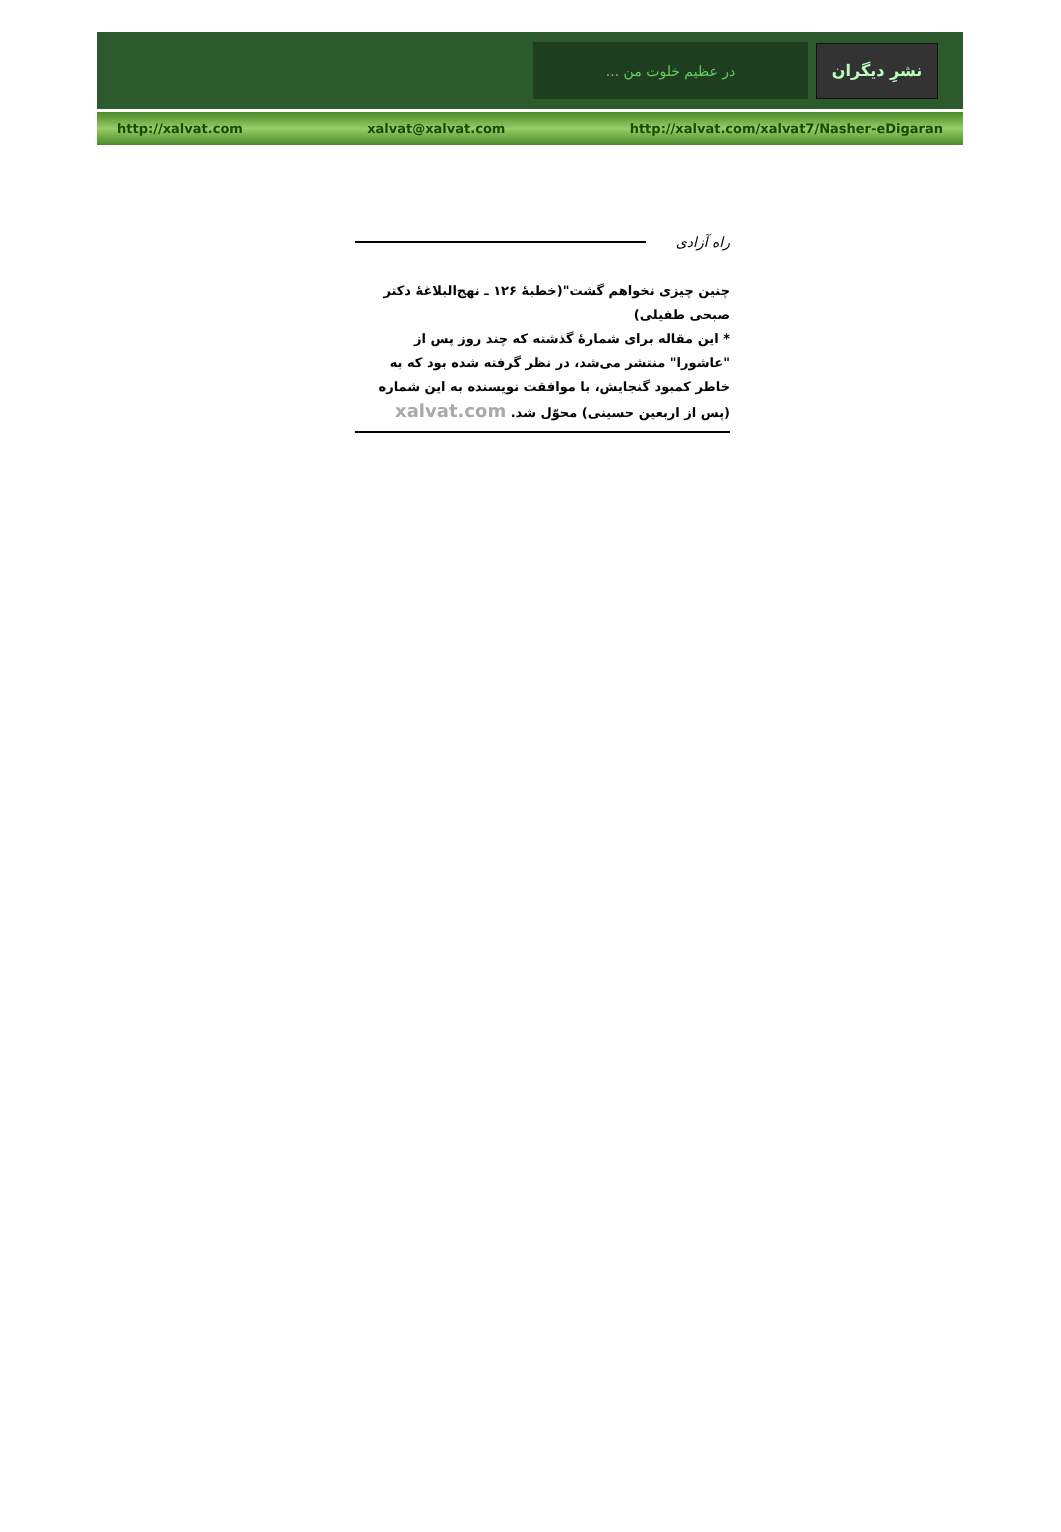... در عظیم خلوت من
نشرِ دیگران
http://xalvat.com xalvat@xalvat.com http://xalvat.com/xalvat7/Nasher-eDigaran
راه آزادی
چنین چیزی نخواهم گشت"(خطبهٔ ۱۲۶ ـ نهج‌البلاغهٔ دکتر صبحی طفیلی)
* این مقاله برای شمارهٔ گذشته که چند روز پس از "عاشورا" منتشر می‌شد، در نظر گرفته شده بود که به خاطر کمبود گنجایش، با موافقت نویسنده به این شماره (پس از اربعین حسینی) محوّل شد. xalvat.com